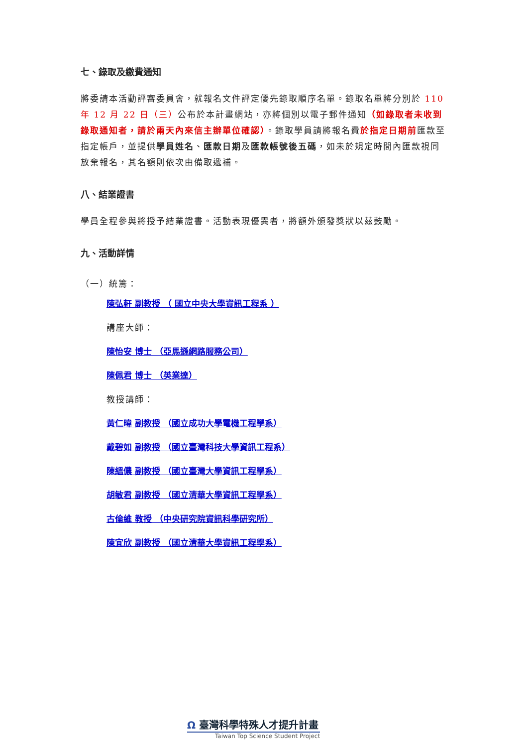七、錄取及繳費通知
將委請本活動評審委員會，就報名文件評定優先錄取順序名單。錄取名單將分別於 110 年 12 月 22 日（三）公布於本計畫網站，亦將個別以電子郵件通知（如錄取者未收到錄取通知者，請於兩天內來信主辦單位確認）。錄取學員請將報名費於指定日期前匯款至指定帳戶，並提供學員姓名、匯款日期及匯款帳號後五碼，如未於規定時間內匯款視同放棄報名，其名額則依次由備取遞補。
八、結業證書
學員全程參與將授予結業證書。活動表現優異者，將額外頒發獎狀以茲鼓勵。
九、活動詳情
（一）統籌：
陳弘軒 副教授 （ 國立中央大學資訊工程系 ）
講座大師：
陳怡安 博士 （亞馬遜網路服務公司）
陳佩君 博士 （英業達）
教授講師：
黃仁暐 副教授 （國立成功大學電機工程學系）
戴碧如 副教授 （國立臺灣科技大學資訊工程系）
陳縕儂 副教授 （國立臺灣大學資訊工程學系）
胡敏君 副教授 （國立清華大學資訊工程學系）
古倫維 教授 （中央研究院資訊科學研究所）
陳宜欣 副教授 （國立清華大學資訊工程學系）
Ω 臺灣科學特殊人才提升計畫
Taiwan Top Science Student Project